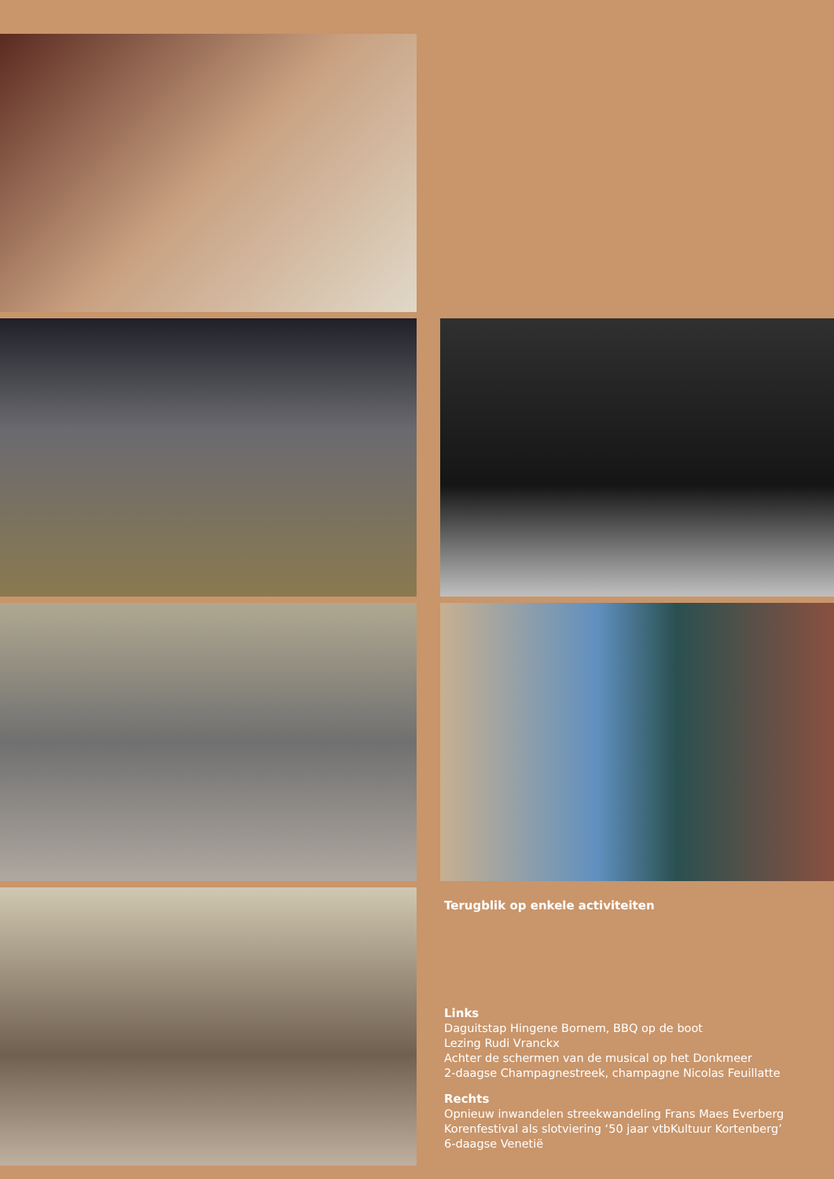Terugblik op enkele activiteiten
Links
Daguitstap Hingene Bornem, BBQ op de boot
Lezing Rudi Vranckx
Achter de schermen van de musical op het Donkmeer
2-daagse Champagnestreek, champagne Nicolas Feuillatte
Rechts
Opnieuw inwandelen streekwandeling Frans Maes Everberg
Korenfestival als slotviering ‘50 jaar vtbKultuur Kortenberg’
6-daagse Venetië